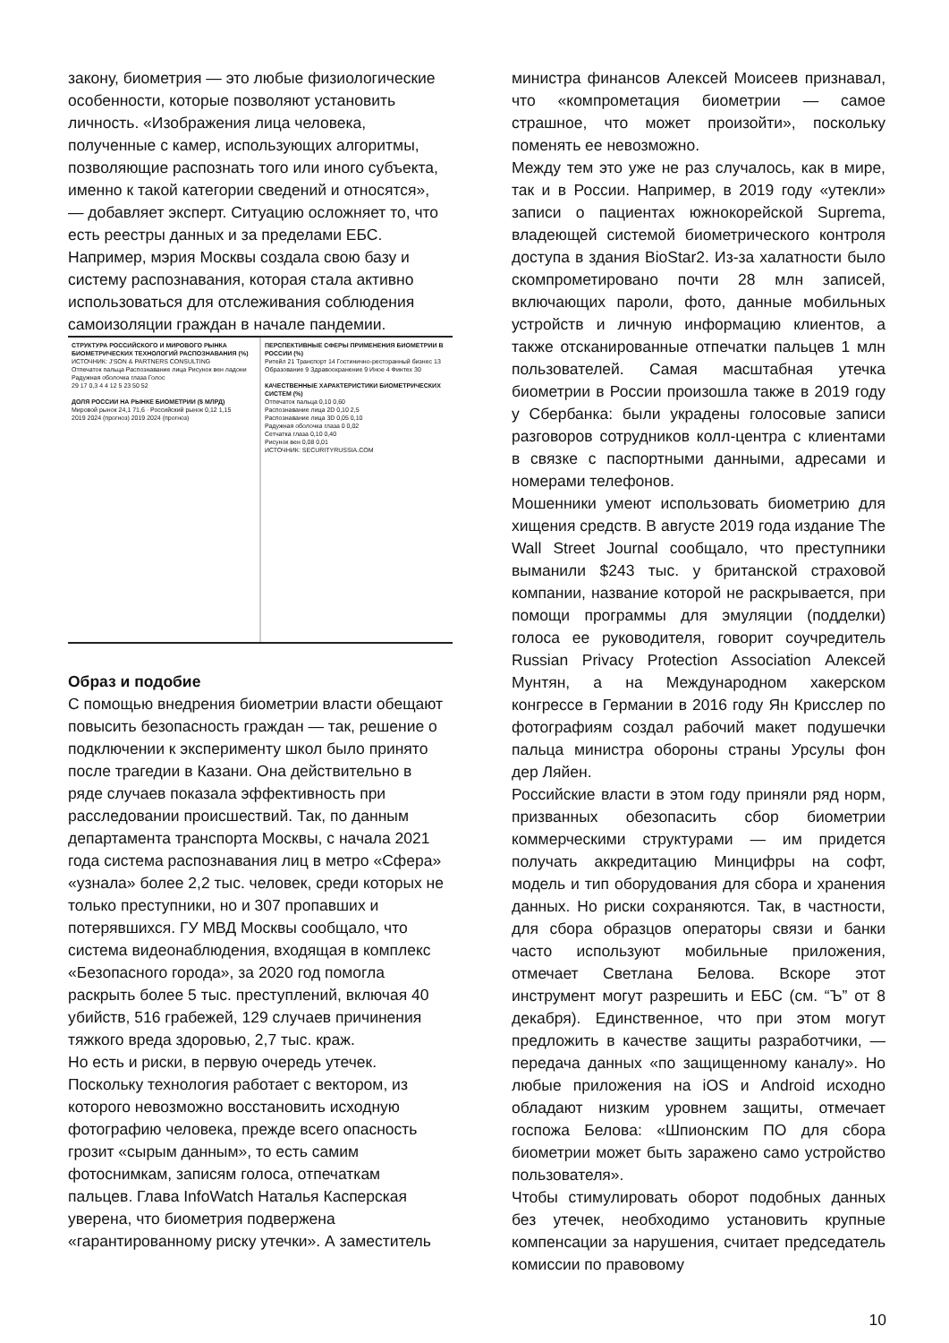закону, биометрия — это любые физиологические особенности, которые позволяют установить личность. «Изображения лица человека, полученные с камер, использующих алгоритмы, позволяющие распознать того или иного субъекта, именно к такой категории сведений и относятся», — добавляет эксперт. Ситуацию осложняет то, что есть реестры данных и за пределами ЕБС. Например, мэрия Москвы создала свою базу и систему распознавания, которая стала активно использоваться для отслеживания соблюдения самоизоляции граждан в начале пандемии.
СТРУКТУРА РОССИЙСКОГО И МИРОВОГО РЫНКА БИОМЕТРИЧЕСКИХ ТЕХНОЛОГИЙ РАСПОЗНАВАНИЯ (%)
ИСТОЧНИК: J'SON & PARTNERS CONSULTING
Отпечаток пальца Распознавание лица Рисунок вен ладони Радужная оболочка глаза Голос
29 17 0,3 4 4 12 5 23 50 52
ДОЛЯ РОССИИ НА РЫНКЕ БИОМЕТРИИ ($ МЛРД)
Мировой рынок 24,1 71,6 · Российский рынок 0,12 1,15
2019 2024 (прогноз) 2019 2024 (прогноз)
ПЕРСПЕКТИВНЫЕ СФЕРЫ ПРИМЕНЕНИЯ БИОМЕТРИИ В РОССИИ (%)
Ритейл 21 Транспорт 14 Гостинично-ресторанный бизнес 13 Образование 9 Здравоохранение 9 Иное 4 Финтех 30
КАЧЕСТВЕННЫЕ ХАРАКТЕРИСТИКИ БИОМЕТРИЧЕСКИХ СИСТЕМ (%)
Отпечаток пальца 0,10 0,60
Распознавание лица 2D 0,10 2,5
Распознавание лица 3D 0,05 0,10
Радужная оболочка глаза 0 0,02
Сетчатка глаза 0,10 0,40
Рисунок вен 0,08 0,01
ИСТОЧНИК: SECURITYRUSSIA.COM
Образ и подобие
С помощью внедрения биометрии власти обещают повысить безопасность граждан — так, решение о подключении к эксперименту школ было принято после трагедии в Казани. Она действительно в ряде случаев показала эффективность при расследовании происшествий. Так, по данным департамента транспорта Москвы, с начала 2021 года система распознавания лиц в метро «Сфера» «узнала» более 2,2 тыс. человек, среди которых не только преступники, но и 307 пропавших и потерявшихся. ГУ МВД Москвы сообщало, что система видеонаблюдения, входящая в комплекс «Безопасного города», за 2020 год помогла раскрыть более 5 тыс. преступлений, включая 40 убийств, 516 грабежей, 129 случаев причинения тяжкого вреда здоровью, 2,7 тыс. краж.
Но есть и риски, в первую очередь утечек.
Поскольку технология работает с вектором, из которого невозможно восстановить исходную фотографию человека, прежде всего опасность грозит «сырым данным», то есть самим фотоснимкам, записям голоса, отпечаткам пальцев. Глава InfoWatch Наталья Касперская уверена, что биометрия подвержена «гарантированному риску утечки». А заместитель
министра финансов Алексей Моисеев признавал, что «компрометация биометрии — самое страшное, что может произойти», поскольку поменять ее невозможно.
Между тем это уже не раз случалось, как в мире, так и в России. Например, в 2019 году «утекли» записи о пациентах южнокорейской Suprema, владеющей системой биометрического контроля доступа в здания BioStar2. Из-за халатности было скомпрометировано почти 28 млн записей, включающих пароли, фото, данные мобильных устройств и личную информацию клиентов, а также отсканированные отпечатки пальцев 1 млн пользователей. Самая масштабная утечка биометрии в России произошла также в 2019 году у Сбербанка: были украдены голосовые записи разговоров сотрудников колл-центра с клиентами в связке с паспортными данными, адресами и номерами телефонов.
Мошенники умеют использовать биометрию для хищения средств. В августе 2019 года издание The Wall Street Journal сообщало, что преступники выманили $243 тыс. у британской страховой компании, название которой не раскрывается, при помощи программы для эмуляции (подделки) голоса ее руководителя, говорит соучредитель Russian Privacy Protection Association Алексей Мунтян, а на Международном хакерском конгрессе в Германии в 2016 году Ян Крисслер по фотографиям создал рабочий макет подушечки пальца министра обороны страны Урсулы фон дер Ляйен.
Российские власти в этом году приняли ряд норм, призванных обезопасить сбор биометрии коммерческими структурами — им придется получать аккредитацию Минцифры на софт, модель и тип оборудования для сбора и хранения данных. Но риски сохраняются. Так, в частности, для сбора образцов операторы связи и банки часто используют мобильные приложения, отмечает Светлана Белова. Вскоре этот инструмент могут разрешить и ЕБС (см. “Ъ” от 8 декабря). Единственное, что при этом могут предложить в качестве защиты разработчики, — передача данных «по защищенному каналу». Но любые приложения на iOS и Android исходно обладают низким уровнем защиты, отмечает госпожа Белова: «Шпионским ПО для сбора биометрии может быть заражено само устройство пользователя».
Чтобы стимулировать оборот подобных данных без утечек, необходимо установить крупные компенсации за нарушения, считает председатель комиссии по правовому
10